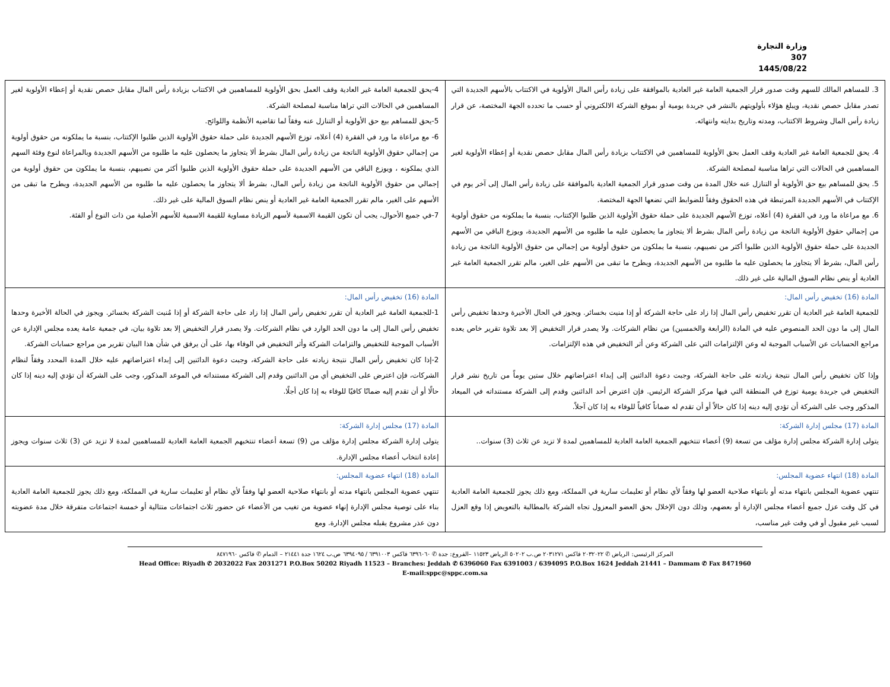وزارة التجارة
307
1445/08/22
| 3. للمساهم المالك للسهم وقت صدور قرار الجمعية العامة غير العادية بالموافقة على زيادة رأس المال الأولوية في الاكتتاب بالأسهم الجديدة التي تصدر مقابل حصص نقدية، ويبلغ هؤلاء بأولويتهم بالنشر في جريدة يومية أو بموقع الشركة الالكتروني أو حسب ما تحدده الجهة المختصة، عن قرار زيادة رأس المال وشروط الاكتتاب، ومدته وتاريخ بدايته وانتهائه. 4. يحق للجمعية العامة غير العادية وقف العمل بحق الأولوية للمساهمين في الاكتتاب بزيادة رأس المال مقابل حصص نقدية أو إعطاء الأولوية لغير المساهمين في الحالات التي تراها مناسبة لمصلحة الشركة. 5. يحق للمساهم بيع حق الأولوية أو التنازل عنه خلال المدة من وقت صدور قرار الجمعية العادية بالموافقة على زيادة رأس المال إلى آخر يوم في الإكتتاب في الأسهم الجديدة المرتبطة في هذه الحقوق وفقاً للضوابط التي تضعها الجهة المختصة. 6. مع مراعاة ما ورد في الفقرة (4) أعلاه، توزع الأسهم الجديدة على حملة حقوق الأولوية الذين طلبوا الإكتتاب، بنسبة ما يملكونه من حقوق أولوية من إجمالي حقوق الأولوية الناتجة من زيادة رأس المال بشرط ألا يتجاوز ما يحصلون عليه ما طلبوه من الأسهم الجديدة، ويوزع الباقي من الأسهم الجديدة على حملة حقوق الأولوية الذين طلبوا أكثر من نصيبهم، بنسبة ما يملكون من حقوق أولوية من إجمالي من حقوق الأولوية الناتجة من زيادة رأس المال، بشرط ألا يتجاوز ما يحصلون عليه ما طلبوه من الأسهم الجديدة، ويطرح ما تبقى من الأسهم على الغير، مالم تقرر الجمعية العامة غير العادية أو ينص نظام السوق المالية على غير ذلك. | 4-يحق للجمعية العامة غير العادية وقف العمل بحق الأولوية للمساهمين في الاكتتاب بزيادة رأس المال مقابل حصص نقدية أو إعطاء الأولوية لغير المساهمين في الحالات التي تراها مناسبة لمصلحة الشركة. 5-يحق للمساهم بيع حق الأولوية أو التنازل عنه وفقاً لما تقاضيه الأنظمة واللوائح. 6- مع مراعاة ما ورد في الفقرة (4) أعلاه، توزع الأسهم الجديدة على حملة حقوق الأولوية الذين طلبوا الإكتتاب، بنسبة ما يملكونه من حقوق أولوية من إجمالي حقوق الأولوية الناتجة من زيادة رأس المال بشرط ألا يتجاوز ما يحصلون عليه ما طلبوه من الأسهم الجديدة وبالمراعاة لنوع وفئة السهم الذي يملكونه ، ويوزع الباقي من الأسهم الجديدة على حملة حقوق الأولوية الذين طلبوا أكثر من نصيبهم، بنسبة ما يملكون من حقوق أولوية من إجمالي من حقوق الأولوية الناتجة من زيادة رأس المال، بشرط ألا يتجاوز ما يحصلون عليه ما طلبوه من الأسهم الجديدة، ويطرح ما تبقى من الأسهم على الغير، مالم تقرر الجمعية العامة غير العادية أو ينص نظام السوق المالية على غير ذلك. 7-في جميع الأحوال، يجب أن تكون القيمة الاسمية لأسهم الزيادة مساوية للقيمة الاسمية للأسهم الأصلية من ذات النوع أو الفئة. |
| المادة (16) تخفيض رأس المال: للجمعية العامة غير العادية أن تقرر تخفيض رأس المال إذا زاد على حاجة الشركة أو إذا منيت بخسائر. ويجوز في الحال الأخيرة وحدها تخفيض رأس المال إلى ما دون الحد المنصوص عليه في المادة (الرابعة والخمسين) من نظام الشركات. ولا يصدر قرار التخفيض إلا بعد تلاوة تقرير خاص يعده مراجع الحسابات عن الأسباب الموجبة له وعن الإلتزامات التي على الشركة وعن أثر التخفيض في هذه الإلتزامات. وإذا كان تخفيض رأس المال نتيجة زيادته على حاجة الشركة، وجبت دعوة الدائنين إلى إبداء اعتراضاتهم خلال ستين يوماً من تاريخ نشر قرار التخفيض في جريدة يومية توزع في المنطقة التي فيها مركز الشركة الرئيس. فإن اعترض أحد الدائنين وقدم إلى الشركة مستنداته في الميعاد المذكور وجب على الشركة أن تؤدي إليه دينه إذا كان حالاً أو أن تقدم له ضماناً كافياً للوفاء به إذا كان آجلاً. | المادة (16) تخفيض رأس المال: 1-للجمعية العامة غير العادية أن تقرر تخفيض رأس المال إذا زاد على حاجة الشركة أو إذا مُنيت الشركة بخسائر. ويجوز في الحالة الأخيرة وحدها تخفيض رأس المال إلى ما دون الحد الوارد في نظام الشركات. ولا يصدر قرار التخفيض إلا بعد تلاوة بيان، في جمعية عامة يعده مجلس الإدارة عن الأسباب الموجبة للتخفيض والتزامات الشركة وأثر التخفيض في الوفاء بها، على أن يرفق في شأن هذا البيان تقرير من مراجع حسابات الشركة. 2-إذا كان تخفيض رأس المال نتيجة زيادته على حاجة الشركة، وجبت دعوة الدائنين إلى إبداء اعتراضاتهم عليه خلال المدة المحدد وفقاً لنظام الشركات، فإن اعترض على التخفيض أي من الدائنين وقدم إلى الشركة مستنداته في الموعد المذكور، وجب على الشركة أن تؤدي إليه دينه إذا كان حالًا أو أن تقدم إليه ضمانًا كافيًا للوفاء به إذا كان أجلًا. |
| المادة (17) مجلس إدارة الشركة: يتولى إدارة الشركة مجلس إدارة مؤلف من تسعة (9) أعضاء تنتخبهم الجمعية العامة العادية للمساهمين لمدة لا تزيد عن ثلاث (3) سنوات.. | المادة (17) مجلس إدارة الشركة: يتولى إدارة الشركة مجلس إدارة مؤلف من (9) تسعة أعضاء تنتخبهم الجمعية العامة العادية للمساهمين لمدة لا تزيد عن (3) ثلاث سنوات ويجوز إعادة انتخاب أعضاء مجلس الإدارة. |
| المادة (18) انتهاء عضوية المجلس: تنتهي عضوية المجلس بانتهاء مدته أو بانتهاء صلاحية العضو لها وفقاً لأي نظام أو تعليمات سارية في المملكة، ومع ذلك يجوز للجمعية العامة العادية في كل وقت عزل جميع أعضاء مجلس الإدارة أو بعضهم، وذلك دون الإخلال بحق العضو المعزول تجاه الشركة بالمطالبة بالتعويض إذا وقع العزل لسبب غير مقبول أو في وقت غير مناسب، | المادة (18) انتهاء عضوية المجلس: تنتهي عضوية المجلس بانتهاء مدته أو بانتهاء صلاحية العضو لها وفقاً لأي نظام أو تعليمات سارية في المملكة، ومع ذلك يجوز للجمعية العامة العادية بناء على توصية مجلس الإدارة إنهاء عضوية من تغيب من الأعضاء عن حضور ثلاث اجتماعات متتالية أو خمسة اجتماعات متفرقة خلال مدة عضويته دون عذر مشروع يقبله مجلس الإدارة. ومع |
المركز الرئيسي: الرياض ✆ ٢٠٣٢٠٢٢ فاكس ٢٠٣١٢٧١ ص.ب ٥٠٢٠٢ الرياض ١١٥٢٣ –الفروع: جدة ✆ ٦٣٩٦٠٦٠ فاكس ٦٣٩١٠٠٣ / ٦٣٩٤٠٩٥ ص.ب ١٦٢٤ جدة ٢١٤٤١ – الدمام ✆ فاكس ٨٤٧١٩٦٠
Head Office: Riyadh ✆ 2032022 Fax 2031271 P.O.Box 50202 Riyadh 11523 – Branches: Jeddah ✆ 6396060 Fax 6391003 / 6394095 P.O.Box 1624 Jeddah 21441 – Dammam ✆ Fax 8471960
E-mail:sppc@sppc.com.sa